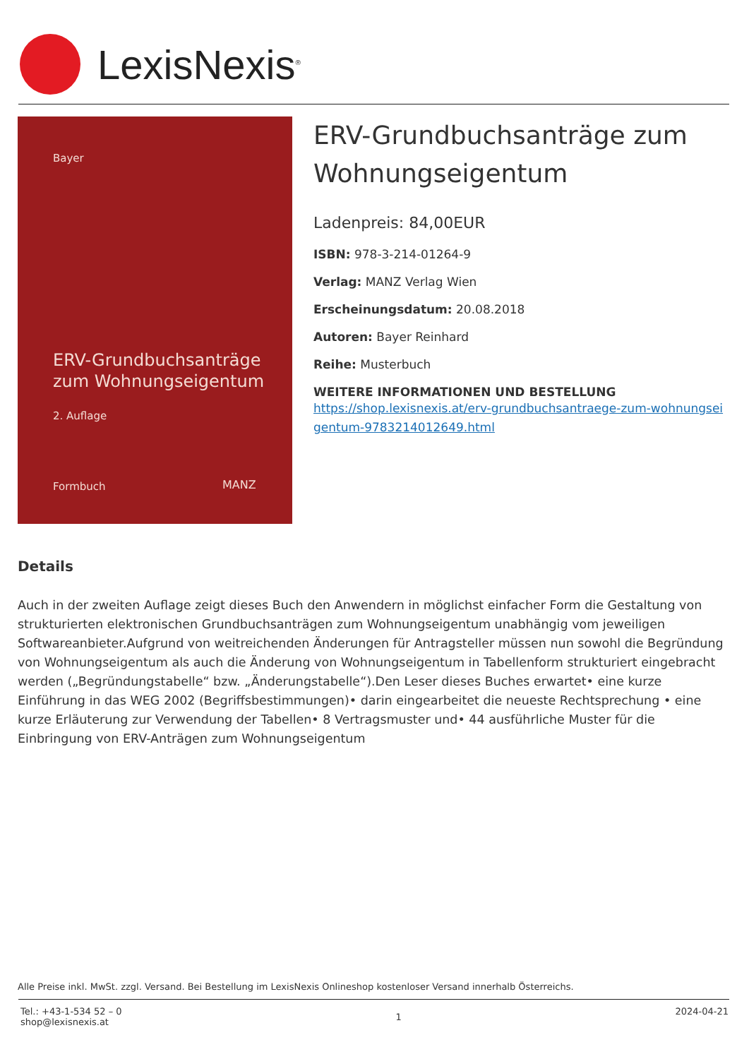LexisNexis<sup>®</sup>
Bayer
ERV-Grundbuchsanträge
zum Wohnungseigentum
2. Auflage
Formbuch MANZ
ERV-Grundbuchsanträge zum Wohnungseigentum
Ladenpreis: 84,00EUR
ISBN: 978-3-214-01264-9
Verlag: MANZ Verlag Wien
Erscheinungsdatum: 20.08.2018
Autoren: Bayer Reinhard
Reihe: Musterbuch
WEITERE INFORMATIONEN UND BESTELLUNG
https://shop.lexisnexis.at/erv-grundbuchsantraege-zum-wohnungseigentum-9783214012649.html
Details
Auch in der zweiten Auflage zeigt dieses Buch den Anwendern in möglichst einfacher Form die Gestaltung von strukturierten elektronischen Grundbuchsanträgen zum Wohnungseigentum unabhängig vom jeweiligen Softwareanbieter.Aufgrund von weitreichenden Änderungen für Antragsteller müssen nun sowohl die Begründung von Wohnungseigentum als auch die Änderung von Wohnungseigentum in Tabellenform strukturiert eingebracht werden („Begründungstabelle“ bzw. „Änderungstabelle“).Den Leser dieses Buches erwartet• eine kurze Einführung in das WEG 2002 (Begriffsbestimmungen)• darin eingearbeitet die neueste Rechtsprechung • eine kurze Erläuterung zur Verwendung der Tabellen• 8 Vertragsmuster und• 44 ausführliche Muster für die Einbringung von ERV-Anträgen zum Wohnungseigentum
Alle Preise inkl. MwSt. zzgl. Versand. Bei Bestellung im LexisNexis Onlineshop kostenloser Versand innerhalb Österreichs.
Tel.: +43-1-534 52 – 0
shop@lexisnexis.at
1
2024-04-21